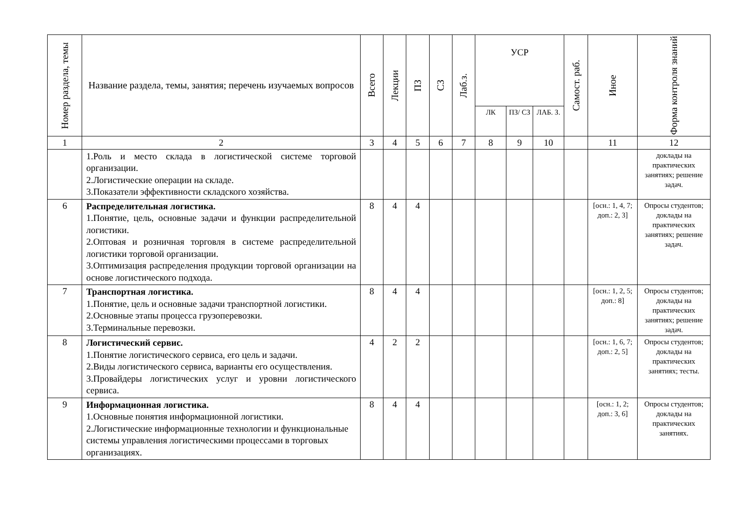| Номер раздела, темы | Название раздела, темы, занятия; перечень изучаемых вопросов | Всего | Лекции | ПЗ | СЗ | Лаб.з. | УСР | | | Самост. раб. | Иное | Форма контроля знаний |
| --- | --- | --- | --- | --- | --- | --- | --- | --- | --- | --- | --- | --- |
| | | | | | | | ЛК | ПЗ/ СЗ | ЛАБ. З. | | | |
| 1 | 2 | 3 | 4 | 5 | 6 | 7 | 8 | 9 | 10 | | 11 | 12 |
| | 1.Роль и место склада в логистической системе торговой организации. 2.Логистические операции на складе. 3.Показатели эффективности складского хозяйства. | | | | | | | | | | | доклады на практических занятиях; решение задач. |
| 6 | Распределительная логистика. 1.Понятие, цель, основные задачи и функции распределительной логистики. 2.Оптовая и розничная торговля в системе распределительной логистики торговой организации. 3.Оптимизация распределения продукции торговой организации на основе логистического подхода. | 8 | 4 | 4 | | | | | | | [осн.: 1, 4, 7; доп.: 2, 3] | Опросы студентов; доклады на практических занятиях; решение задач. |
| 7 | Транспортная логистика. 1.Понятие, цель и основные задачи транспортной логистики. 2.Основные этапы процесса грузоперевозки. 3.Терминальные перевозки. | 8 | 4 | 4 | | | | | | | [осн.: 1, 2, 5; доп.: 8] | Опросы студентов; доклады на практических занятиях; решение задач. |
| 8 | Логистический сервис. 1.Понятие логистического сервиса, его цель и задачи. 2.Виды логистического сервиса, варианты его осуществления. 3.Провайдеры логистических услуг и уровни логистического сервиса. | 4 | 2 | 2 | | | | | | | [осн.: 1, 6, 7; доп.: 2, 5] | Опросы студентов; доклады на практических занятиях; тесты. |
| 9 | Информационная логистика. 1.Основные понятия информационной логистики. 2.Логистические информационные технологии и функциональные системы управления логистическими процессами в торговых организациях. | 8 | 4 | 4 | | | | | | | [осн.: 1, 2; доп.: 3, 6] | Опросы студентов; доклады на практических занятиях. |